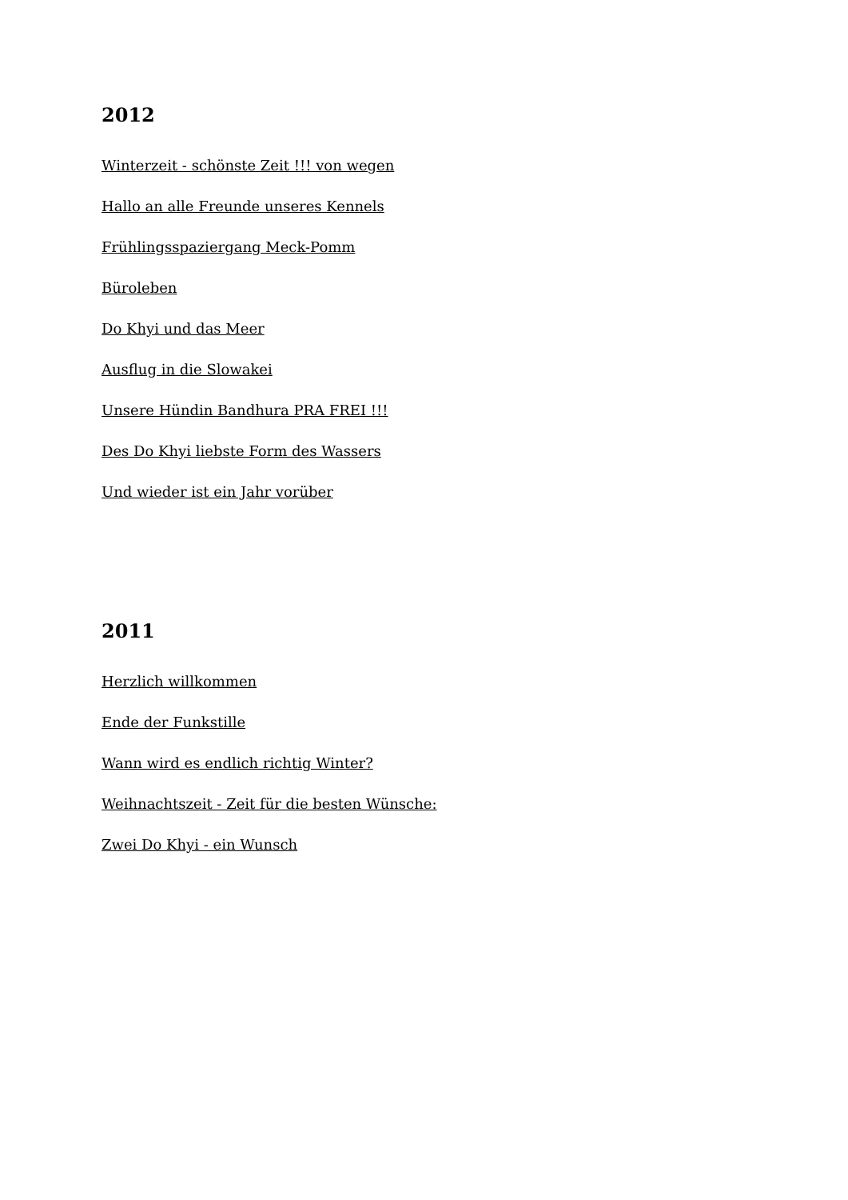2012
Winterzeit - schönste Zeit !!! von wegen
Hallo an alle Freunde unseres Kennels
Frühlingsspaziergang Meck-Pomm
Büroleben
Do Khyi und das Meer
Ausflug in die Slowakei
Unsere Hündin Bandhura PRA FREI !!!
Des Do Khyi liebste Form des Wassers
Und wieder ist ein Jahr vorüber
2011
Herzlich willkommen
Ende der Funkstille
Wann wird es endlich richtig Winter?
Weihnachtszeit - Zeit für die besten Wünsche:
Zwei Do Khyi - ein Wunsch